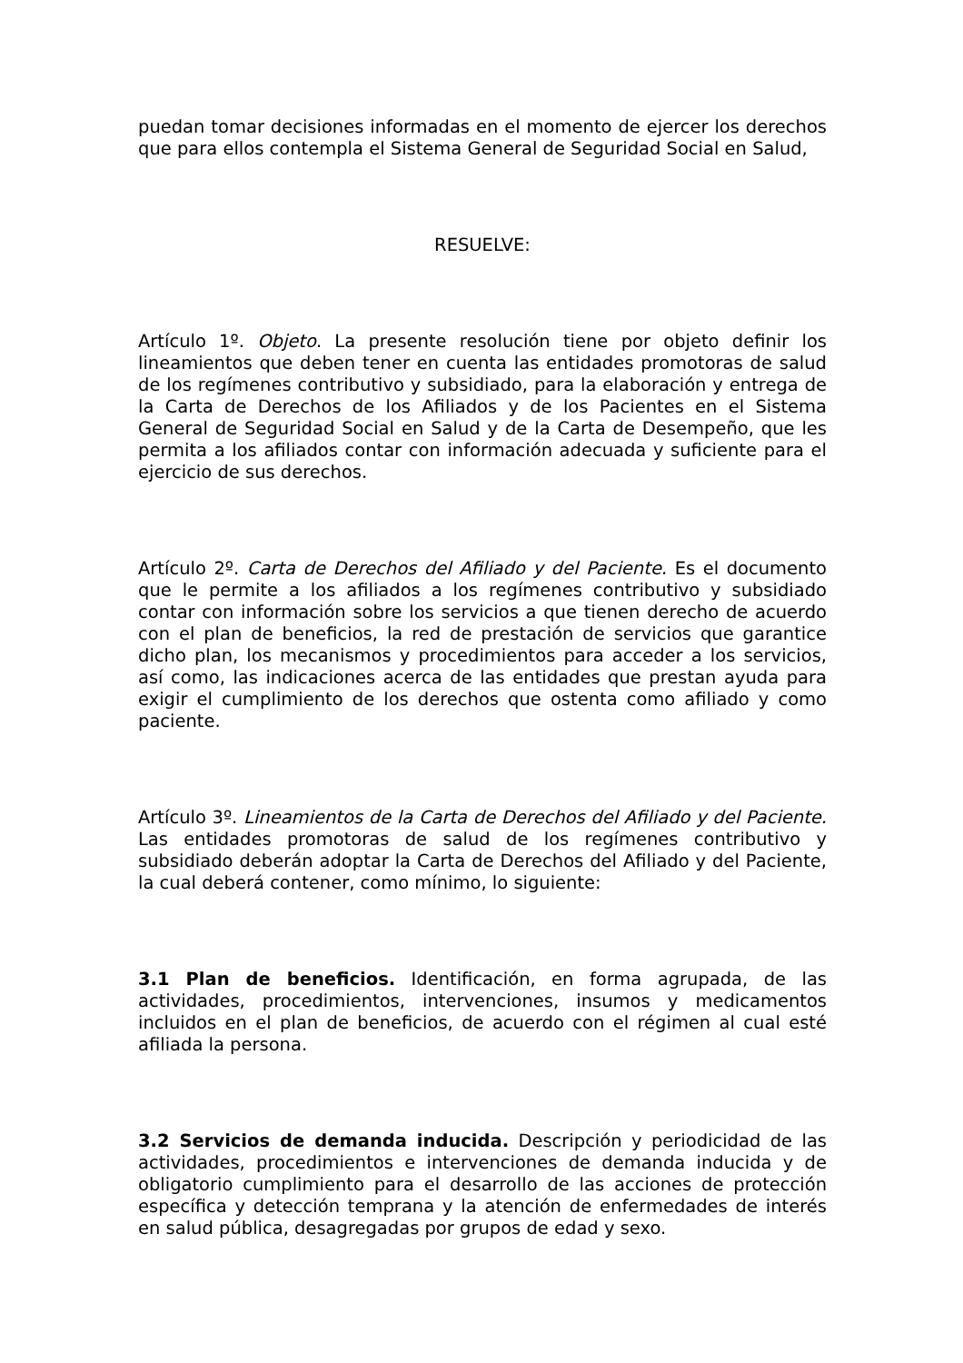puedan tomar decisiones informadas en el momento de ejercer los derechos que para ellos contempla el Sistema General de Seguridad Social en Salud,
RESUELVE:
Artículo 1º. Objeto. La presente resolución tiene por objeto definir los lineamientos que deben tener en cuenta las entidades promotoras de salud de los regímenes contributivo y subsidiado, para la elaboración y entrega de la Carta de Derechos de los Afiliados y de los Pacientes en el Sistema General de Seguridad Social en Salud y de la Carta de Desempeño, que les permita a los afiliados contar con información adecuada y suficiente para el ejercicio de sus derechos.
Artículo 2º. Carta de Derechos del Afiliado y del Paciente. Es el documento que le permite a los afiliados a los regímenes contributivo y subsidiado contar con información sobre los servicios a que tienen derecho de acuerdo con el plan de beneficios, la red de prestación de servicios que garantice dicho plan, los mecanismos y procedimientos para acceder a los servicios, así como, las indicaciones acerca de las entidades que prestan ayuda para exigir el cumplimiento de los derechos que ostenta como afiliado y como paciente.
Artículo 3º. Lineamientos de la Carta de Derechos del Afiliado y del Paciente. Las entidades promotoras de salud de los regímenes contributivo y subsidiado deberán adoptar la Carta de Derechos del Afiliado y del Paciente, la cual deberá contener, como mínimo, lo siguiente:
3.1 Plan de beneficios. Identificación, en forma agrupada, de las actividades, procedimientos, intervenciones, insumos y medicamentos incluidos en el plan de beneficios, de acuerdo con el régimen al cual esté afiliada la persona.
3.2 Servicios de demanda inducida. Descripción y periodicidad de las actividades, procedimientos e intervenciones de demanda inducida y de obligatorio cumplimiento para el desarrollo de las acciones de protección específica y detección temprana y la atención de enfermedades de interés en salud pública, desagregadas por grupos de edad y sexo.